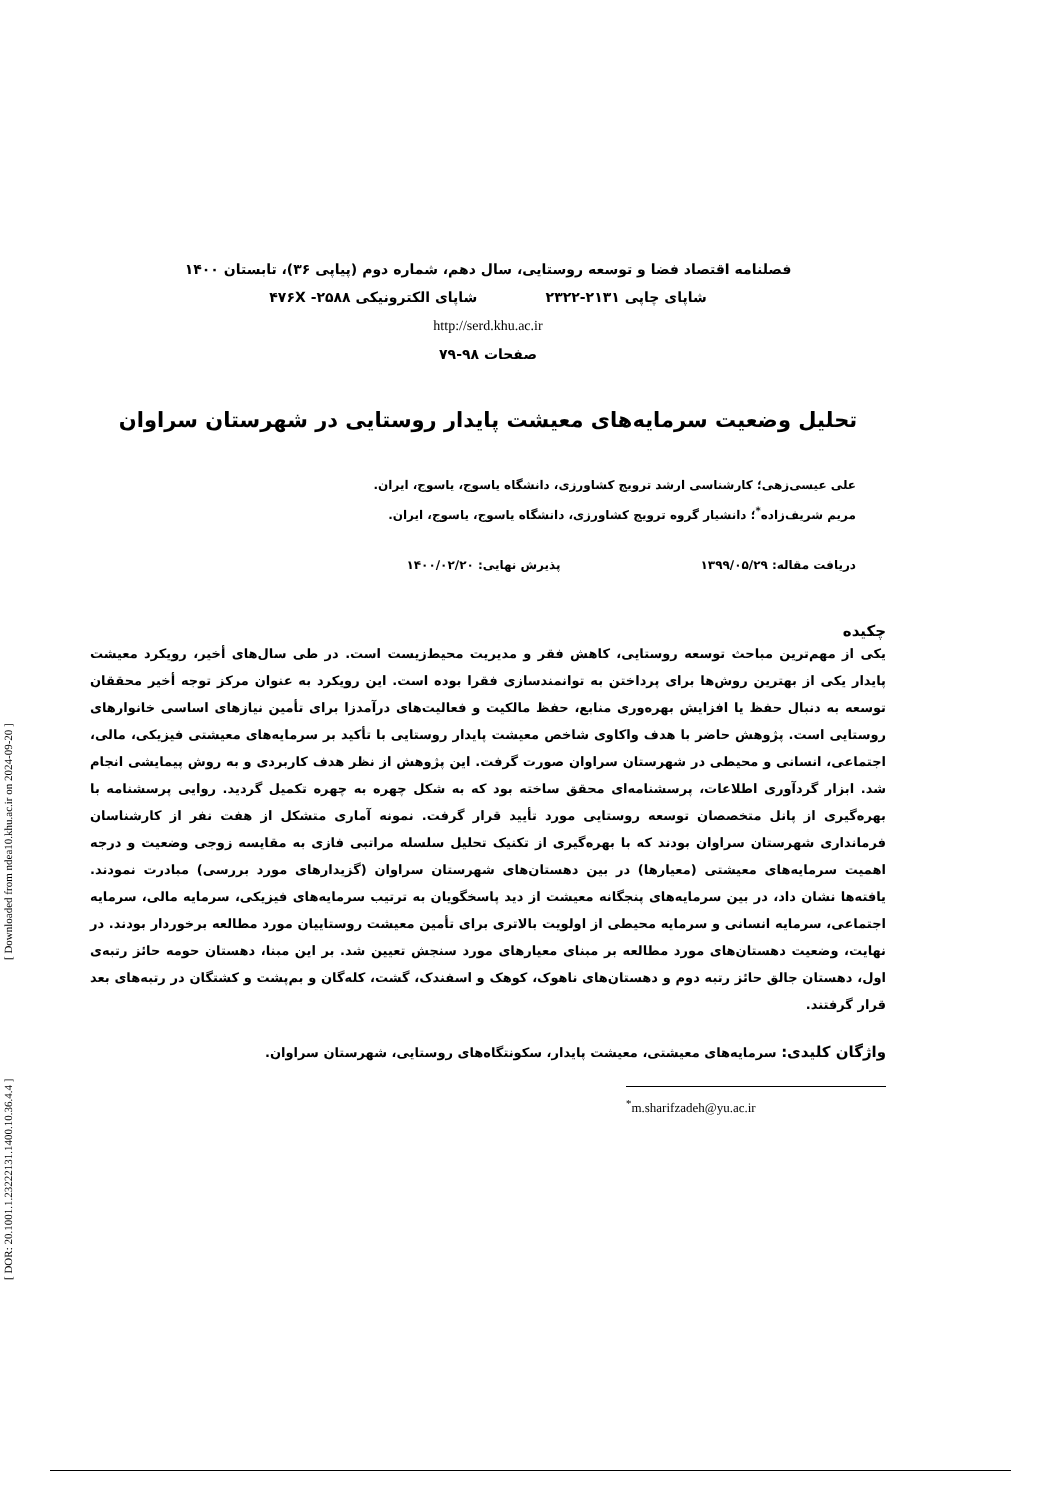[ Downloaded from ndea10.khu.ac.ir on 2024-09-20 ]
[ DOR: 20.1001.1.23222131.1400.10.36.4.4 ]
فصلنامه اقتصاد فضا و توسعه روستایی، سال دهم، شماره دوم (پیاپی ۳۶)، تابستان ۱۴۰۰
شاپای چاپی ۲۱۳۱-۲۳۲۲ شاپای الکترونیکی ۴۷۶X -۲۵۸۸
http://serd.khu.ac.ir
صفحات ۹۸-۷۹
تحلیل وضعیت سرمایه‌های معیشت پایدار روستایی در شهرستان سراوان
علی عیسی‌زهی؛ کارشناسی ارشد ترویج کشاورزی، دانشگاه یاسوج، یاسوج، ایران.
مریم شریف‌زاده<sup>*</sup>؛ دانشیار گروه ترویج کشاورزی، دانشگاه یاسوج، یاسوج، ایران.
دریافت مقاله: ۱۳۹۹/۰۵/۲۹ پذیرش نهایی: ۱۴۰۰/۰۲/۲۰
چکیده
یکی از مهم‌ترین مباحث توسعه روستایی، کاهش فقر و مدیریت محیط‌زیست است. در طی سال‌های أخیر، رویکرد معیشت پایدار یکی از بهترین روش‌ها برای پرداختن به توانمندسازی فقرا بوده است. این رویکرد به عنوان مرکز توجه أخیر محققان توسعه به دنبال حفظ یا افزایش بهره‌وری منابع، حفظ مالکیت و فعالیت‌های درآمدزا برای تأمین نیازهای اساسی خانوارهای روستایی است. پژوهش حاضر با هدف واکاوی شاخص معیشت پایدار روستایی با تأکید بر سرمایه‌های معیشتی فیزیکی، مالی، اجتماعی، انسانی و محیطی در شهرستان سراوان صورت گرفت. این پژوهش از نظر هدف کاربردی و به روش پیمایشی انجام شد. ابزار گردآوری اطلاعات، پرسشنامه‌ای محقق ساخته بود که به شکل چهره به چهره تکمیل گردید. روایی پرسشنامه با بهره‌گیری از پانل متخصصان توسعه روستایی مورد تأیید قرار گرفت. نمونه آماری متشکل از هفت نفر از کارشناسان فرمانداری شهرستان سراوان بودند که با بهره‌گیری از تکنیک تحلیل سلسله مراتبی فازی به مقایسه زوجی وضعیت و درجه اهمیت سرمایه‌های معیشتی (معیارها) در بین دهستان‌های شهرستان سراوان (گزیدارهای مورد بررسی) مبادرت نمودند. یافته‌ها نشان داد، در بین سرمایه‌های پنجگانه معیشت از دید پاسخگویان به ترتیب سرمایه‌های فیزیکی، سرمایه مالی، سرمایه اجتماعی، سرمایه انسانی و سرمایه محیطی از اولویت بالاتری برای تأمین معیشت روستاییان مورد مطالعه برخوردار بودند. در نهایت، وضعیت دهستان‌های مورد مطالعه بر مبنای معیارهای مورد سنجش تعیین شد. بر این مبنا، دهستان حومه حائز رتبه‌ی اول، دهستان جالق حائز رتبه دوم و دهستان‌های ناهوک، کوهک و اسفندک، گشت، کله‌گان و بم‌پشت و کشتگان در رتبه‌های بعد قرار گرفتند.
واژگان کلیدی: سرمایه‌های معیشتی، معیشت پایدار، سکونتگاه‌های روستایی، شهرستان سراوان.
<sup>*</sup> m.sharifzadeh@yu.ac.ir